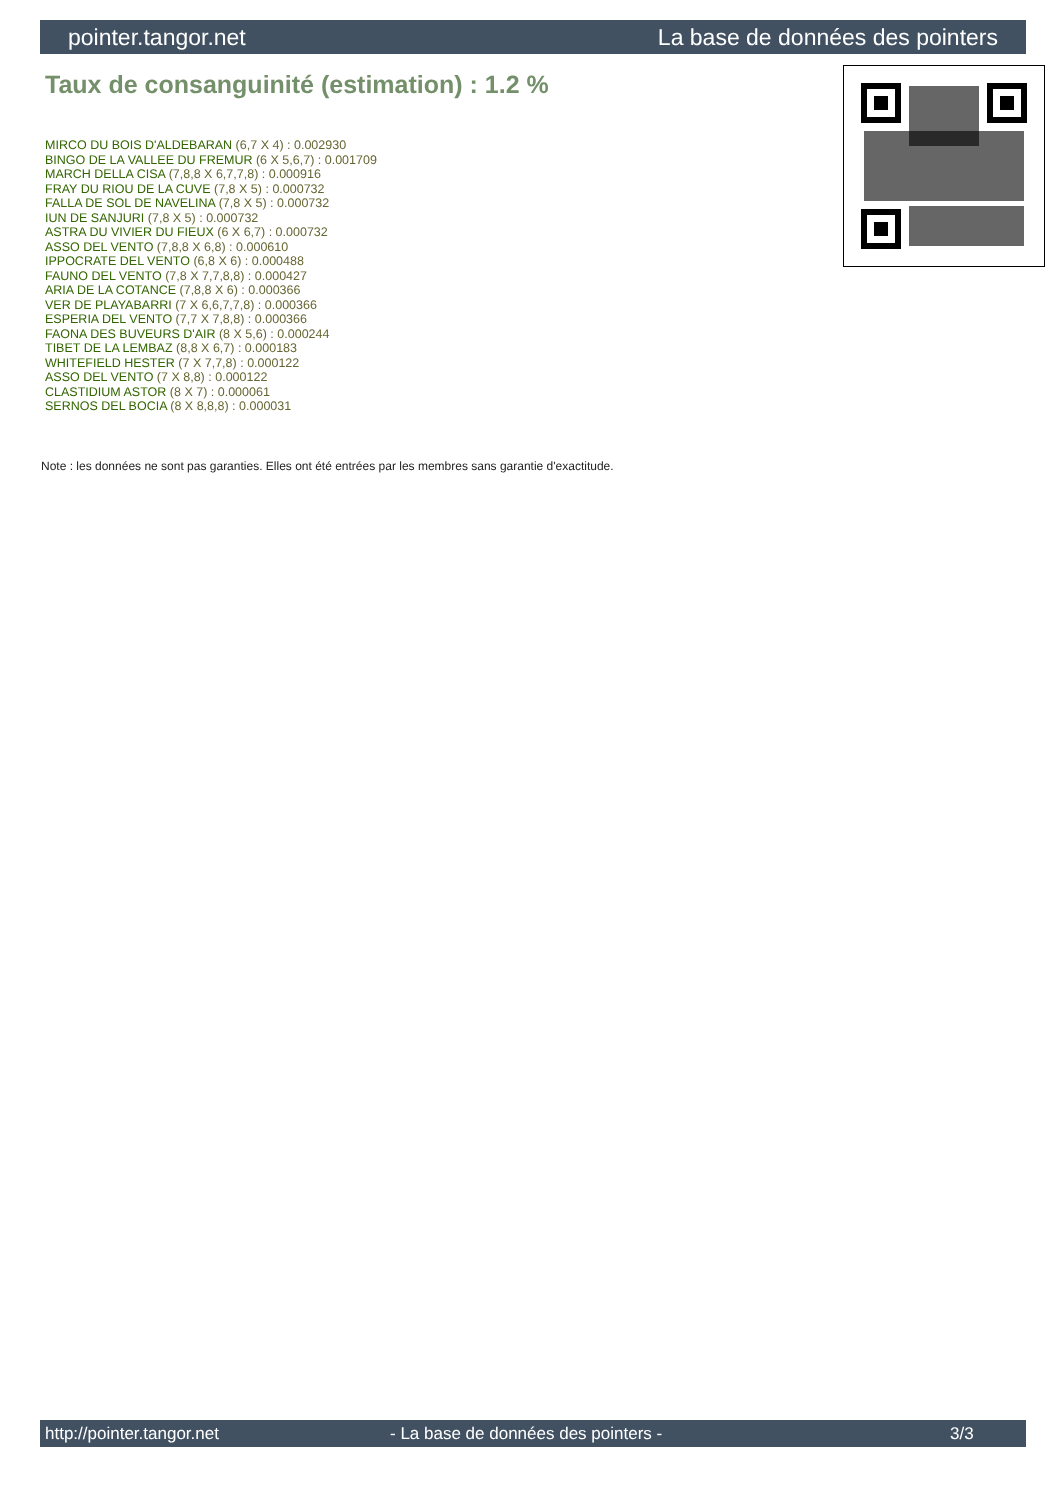pointer.tangor.net La base de données des pointers
Taux de consanguinité (estimation) : 1.2 %
MIRCO DU BOIS D'ALDEBARAN (6,7 X 4) : 0.002930
BINGO DE LA VALLEE DU FREMUR (6 X 5,6,7) : 0.001709
MARCH DELLA CISA (7,8,8 X 6,7,7,8) : 0.000916
FRAY DU RIOU DE LA CUVE (7,8 X 5) : 0.000732
FALLA DE SOL DE NAVELINA (7,8 X 5) : 0.000732
IUN DE SANJURI (7,8 X 5) : 0.000732
ASTRA DU VIVIER DU FIEUX (6 X 6,7) : 0.000732
ASSO DEL VENTO (7,8,8 X 6,8) : 0.000610
IPPOCRATE DEL VENTO (6,8 X 6) : 0.000488
FAUNO DEL VENTO (7,8 X 7,7,8,8) : 0.000427
ARIA DE LA COTANCE (7,8,8 X 6) : 0.000366
VER DE PLAYABARRI (7 X 6,6,7,7,8) : 0.000366
ESPERIA DEL VENTO (7,7 X 7,8,8) : 0.000366
FAONA DES BUVEURS D'AIR (8 X 5,6) : 0.000244
TIBET DE LA LEMBAZ (8,8 X 6,7) : 0.000183
WHITEFIELD HESTER (7 X 7,7,8) : 0.000122
ASSO DEL VENTO (7 X 8,8) : 0.000122
CLASTIDIUM ASTOR (8 X 7) : 0.000061
SERNOS DEL BOCIA (8 X 8,8,8) : 0.000031
Note : les données ne sont pas garanties. Elles ont été entrées par les membres sans garantie d'exactitude.
http://pointer.tangor.net - La base de données des pointers - 3/3